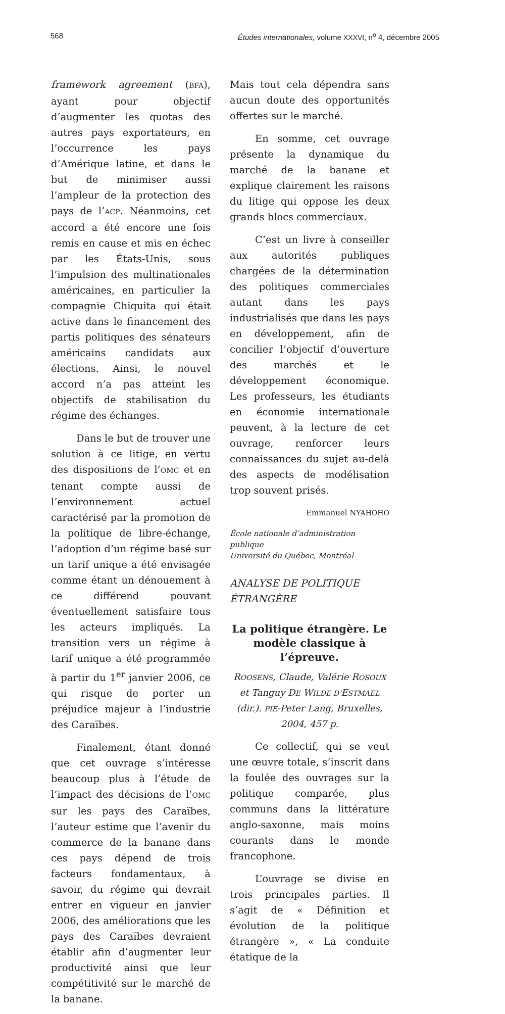568 Études internationales, volume XXXVI, n<sup>o</sup> 4, décembre 2005
framework agreement (BFA), ayant pour objectif d’augmenter les quotas des autres pays exportateurs, en l’occurrence les pays d’Amérique latine, et dans le but de minimiser aussi l’ampleur de la protection des pays de l’ACP. Néanmoins, cet accord a été encore une fois remis en cause et mis en échec par les États-Unis, sous l’impulsion des multinationales américaines, en particulier la compagnie Chiquita qui était active dans le financement des partis politiques des sénateurs américains candidats aux élections. Ainsi, le nouvel accord n’a pas atteint les objectifs de stabilisation du régime des échanges.
Dans le but de trouver une solution à ce litige, en vertu des dispositions de l’OMC et en tenant compte aussi de l’environnement actuel caractérisé par la promotion de la politique de libre-échange, l’adoption d’un régime basé sur un tarif unique a été envisagée comme étant un dénouement à ce différend pouvant éventuellement satisfaire tous les acteurs impliqués. La transition vers un régime à tarif unique a été programmée à partir du 1<sup>er</sup> janvier 2006, ce qui risque de porter un préjudice majeur à l’industrie des Caraïbes.
Finalement, étant donné que cet ouvrage s’intéresse beaucoup plus à l’étude de l’impact des décisions de l’OMC sur les pays des Caraïbes, l’auteur estime que l’avenir du commerce de la banane dans ces pays dépend de trois facteurs fondamentaux, à savoir, du régime qui devrait entrer en vigueur en janvier 2006, des améliorations que les pays des Caraïbes devraient établir afin d’augmenter leur productivité ainsi que leur compétitivité sur le marché de la banane.
Mais tout cela dépendra sans aucun doute des opportunités offertes sur le marché.
En somme, cet ouvrage présente la dynamique du marché de la banane et explique clairement les raisons du litige qui oppose les deux grands blocs commerciaux.
C’est un livre à conseiller aux autorités publiques chargées de la détermination des politiques commerciales autant dans les pays industrialisés que dans les pays en développement, afin de concilier l’objectif d’ouverture des marchés et le développement économique. Les professeurs, les étudiants en économie internationale peuvent, à la lecture de cet ouvrage, renforcer leurs connaissances du sujet au-delà des aspects de modélisation trop souvent prisés.
Emmanuel NYAHOHO
École nationale d’administration publique
Université du Québec, Montréal
ANALYSE DE POLITIQUE ÉTRANGÈRE
La politique étrangère. Le modèle classique à l’épreuve.
ROOSENS, Claude, Valérie ROSOUX et Tanguy DE WILDE D’ESTMAEL (dir.). PIE-Peter Lang, Bruxelles, 2004, 457 p.
Ce collectif, qui se veut une œuvre totale, s’inscrit dans la foulée des ouvrages sur la politique comparée, plus communs dans la littérature anglo-saxonne, mais moins courants dans le monde francophone.
L’ouvrage se divise en trois principales parties. Il s’agit de « Définition et évolution de la politique étrangère », « La conduite étatique de la